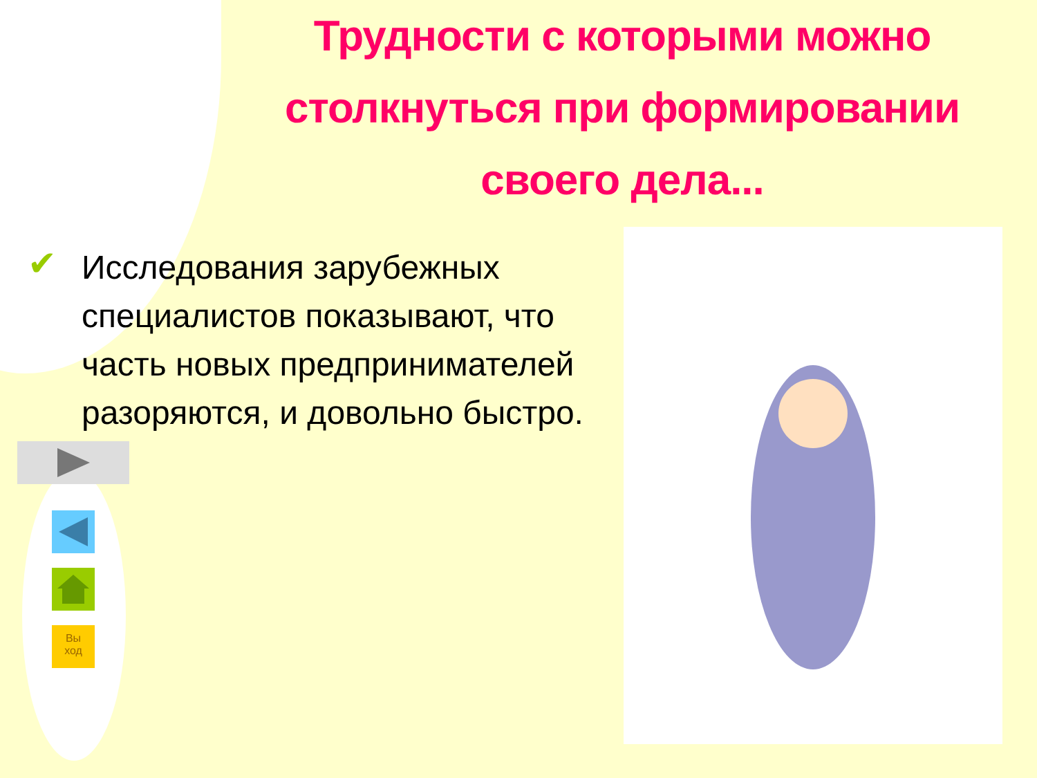Трудности с которыми можно столкнуться при формировании своего дела...
✔
Исследования зарубежных специалистов показывают, что часть новых предпринимателей разоряются, и довольно быстро.
Вы
ход